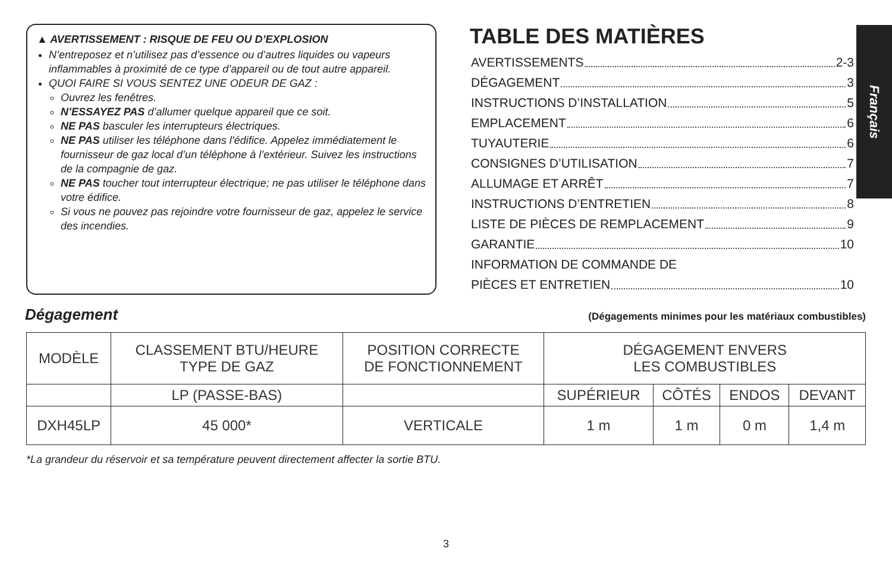▲ AVERTISSEMENT : RISQUE DE FEU OU D’EXPLOSION
N’entreposez et n’utilisez pas d’essence ou d’autres liquides ou vapeurs inflammables à proximité de ce type d’appareil ou de tout autre appareil.
QUOI FAIRE SI VOUS SENTEZ UNE ODEUR DE GAZ :
Ouvrez les fenêtres.
N’ESSAYEZ PAS d’allumer quelque appareil que ce soit.
NE PAS basculer les interrupteurs électriques.
NE PAS utiliser les téléphone dans l’édifice. Appelez immédiatement le fournisseur de gaz local d’un téléphone à l’extérieur. Suivez les instructions de la compagnie de gaz.
NE PAS toucher tout interrupteur électrique; ne pas utiliser le téléphone dans votre édifice.
Si vous ne pouvez pas rejoindre votre fournisseur de gaz, appelez le service des incendies.
TABLE DES MATIÈRES
AVERTISSEMENTS 2-3
DÉGAGEMENT 3
INSTRUCTIONS D’INSTALLATION 5
EMPLACEMENT 6
TUYAUTERIE 6
CONSIGNES D’UTILISATION 7
ALLUMAGE ET ARRÊT 7
INSTRUCTIONS D’ENTRETIEN 8
LISTE DE PIÈCES DE REMPLACEMENT 9
GARANTIE 10
INFORMATION DE COMMANDE DE
PIÈCES ET ENTRETIEN 10
Français
Dégagement
(Dégagements minimes pour les matériaux combustibles)
| MODÈLE | CLASSEMENT BTU/HEURE TYPE DE GAZ | POSITION CORRECTE DE FONCTIONNEMENT | DÉGAGEMENT ENVERS LES COMBUSTIBLES | | | |
| --- | --- | --- | --- | --- | --- | --- |
| | LP (PASSE-BAS) | | SUPÉRIEUR | CÔTÉS | ENDOS | DEVANT |
| DXH45LP | 45 000* | VERTICALE | 1 m | 1 m | 0 m | 1,4 m |
*La grandeur du réservoir et sa température peuvent directement affecter la sortie BTU.
3